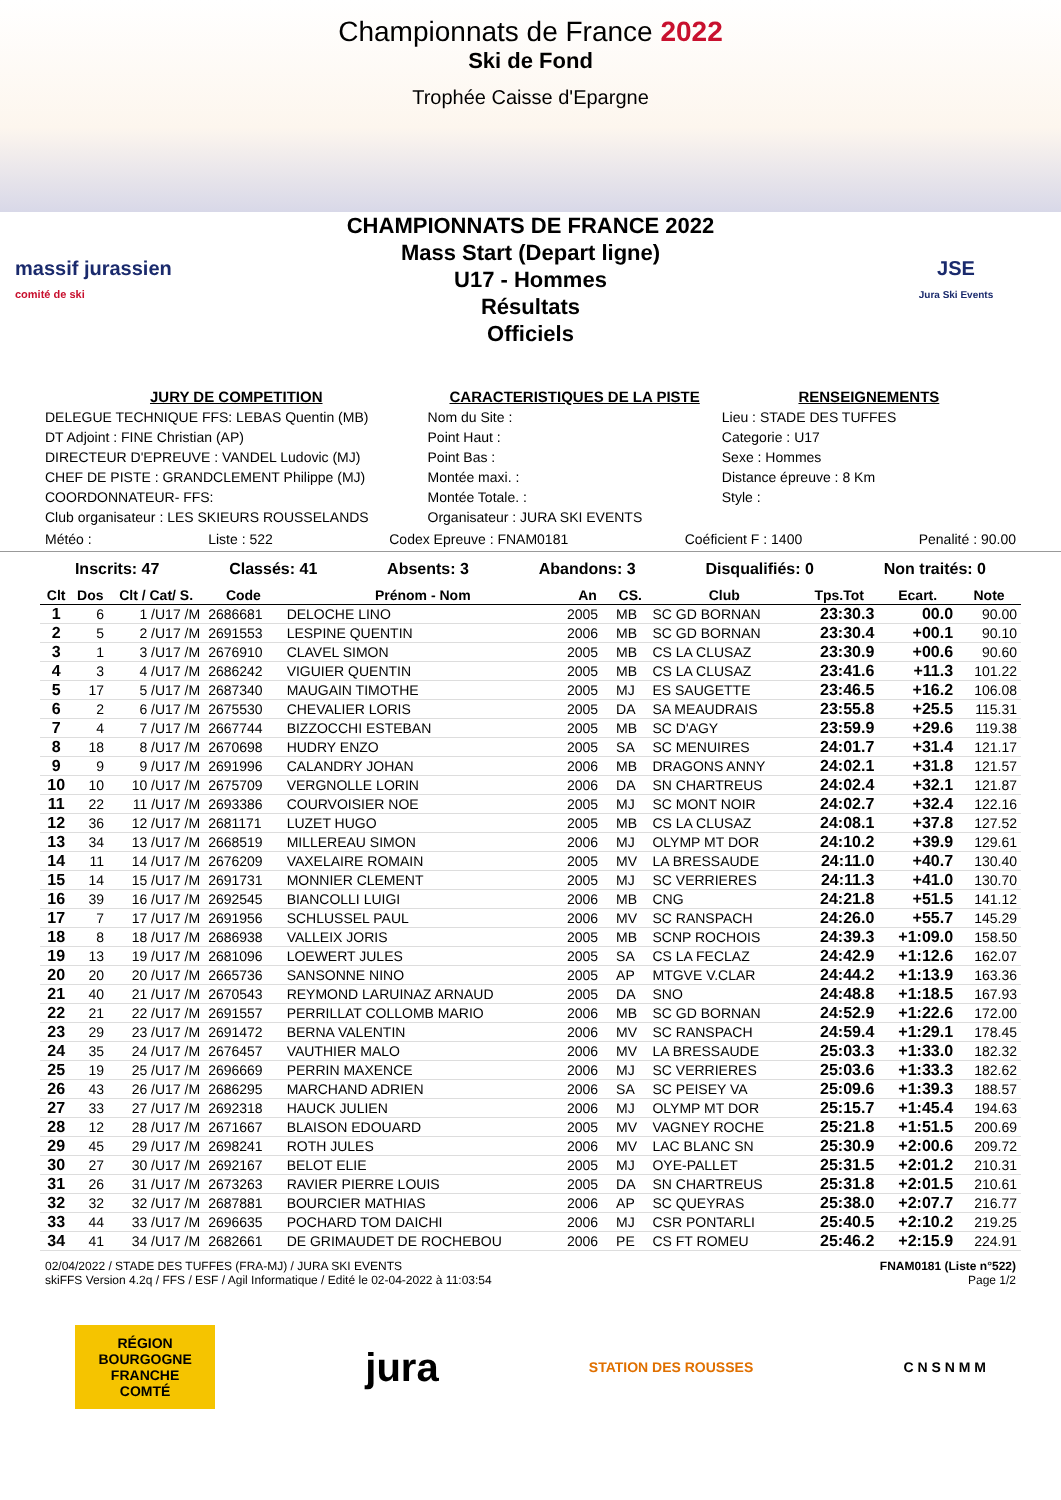Championnats de France 2022
Ski de Fond
Trophée Caisse d'Epargne
massif jurassien
comité de ski
CHAMPIONNATS DE FRANCE 2022
Mass Start (Depart ligne)
U17 - Hommes
Résultats
Officiels
JSE
Jura Ski Events
JURY DE COMPETITION
DELEGUE TECHNIQUE FFS: LEBAS Quentin (MB)
DT Adjoint : FINE Christian (AP)
DIRECTEUR D'EPREUVE : VANDEL Ludovic (MJ)
CHEF DE PISTE : GRANDCLEMENT Philippe (MJ)
COORDONNATEUR- FFS:
Club organisateur : LES SKIEURS ROUSSELANDS
CARACTERISTIQUES DE LA PISTE
Nom du Site :
Point Haut :
Point Bas :
Montée maxi. :
Montée Totale. :
Organisateur : JURA SKI EVENTS
RENSEIGNEMENTS
Lieu : STADE DES TUFFES
Categorie : U17
Sexe : Hommes
Distance épreuve : 8 Km
Style :
Météo : Liste : 522 Codex Epreuve : FNAM0181 Coéficient F : 1400 Penalité : 90.00
Inscrits: 47 Classés: 41 Absents: 3 Abandons: 3 Disqualifiés: 0 Non traités: 0
| Clt | Dos | Clt / Cat/ S. | Code | Prénom - Nom | An | CS. | Club | Tps.Tot | Ecart. | Note |
| --- | --- | --- | --- | --- | --- | --- | --- | --- | --- | --- |
| 1 | 6 | 1 /U17 /M | 2686681 | DELOCHE LINO | 2005 | MB | SC GD BORNAN | 23:30.3 | 00.0 | 90.00 |
| 2 | 5 | 2 /U17 /M | 2691553 | LESPINE QUENTIN | 2006 | MB | SC GD BORNAN | 23:30.4 | +00.1 | 90.10 |
| 3 | 1 | 3 /U17 /M | 2676910 | CLAVEL SIMON | 2005 | MB | CS LA CLUSAZ | 23:30.9 | +00.6 | 90.60 |
| 4 | 3 | 4 /U17 /M | 2686242 | VIGUIER QUENTIN | 2005 | MB | CS LA CLUSAZ | 23:41.6 | +11.3 | 101.22 |
| 5 | 17 | 5 /U17 /M | 2687340 | MAUGAIN TIMOTHE | 2005 | MJ | ES SAUGETTE | 23:46.5 | +16.2 | 106.08 |
| 6 | 2 | 6 /U17 /M | 2675530 | CHEVALIER LORIS | 2005 | DA | SA MEAUDRAIS | 23:55.8 | +25.5 | 115.31 |
| 7 | 4 | 7 /U17 /M | 2667744 | BIZZOCCHI ESTEBAN | 2005 | MB | SC D'AGY | 23:59.9 | +29.6 | 119.38 |
| 8 | 18 | 8 /U17 /M | 2670698 | HUDRY ENZO | 2005 | SA | SC MENUIRES | 24:01.7 | +31.4 | 121.17 |
| 9 | 9 | 9 /U17 /M | 2691996 | CALANDRY JOHAN | 2006 | MB | DRAGONS ANNY | 24:02.1 | +31.8 | 121.57 |
| 10 | 10 | 10 /U17 /M | 2675709 | VERGNOLLE LORIN | 2006 | DA | SN CHARTREUS | 24:02.4 | +32.1 | 121.87 |
| 11 | 22 | 11 /U17 /M | 2693386 | COURVOISIER NOE | 2005 | MJ | SC MONT NOIR | 24:02.7 | +32.4 | 122.16 |
| 12 | 36 | 12 /U17 /M | 2681171 | LUZET HUGO | 2005 | MB | CS LA CLUSAZ | 24:08.1 | +37.8 | 127.52 |
| 13 | 34 | 13 /U17 /M | 2668519 | MILLEREAU SIMON | 2006 | MJ | OLYMP MT DOR | 24:10.2 | +39.9 | 129.61 |
| 14 | 11 | 14 /U17 /M | 2676209 | VAXELAIRE ROMAIN | 2005 | MV | LA BRESSAUDE | 24:11.0 | +40.7 | 130.40 |
| 15 | 14 | 15 /U17 /M | 2691731 | MONNIER CLEMENT | 2005 | MJ | SC VERRIERES | 24:11.3 | +41.0 | 130.70 |
| 16 | 39 | 16 /U17 /M | 2692545 | BIANCOLLI LUIGI | 2006 | MB | CNG | 24:21.8 | +51.5 | 141.12 |
| 17 | 7 | 17 /U17 /M | 2691956 | SCHLUSSEL PAUL | 2006 | MV | SC RANSPACH | 24:26.0 | +55.7 | 145.29 |
| 18 | 8 | 18 /U17 /M | 2686938 | VALLEIX JORIS | 2005 | MB | SCNP ROCHOIS | 24:39.3 | +1:09.0 | 158.50 |
| 19 | 13 | 19 /U17 /M | 2681096 | LOEWERT JULES | 2005 | SA | CS LA FECLAZ | 24:42.9 | +1:12.6 | 162.07 |
| 20 | 20 | 20 /U17 /M | 2665736 | SANSONNE NINO | 2005 | AP | MTGVE V.CLAR | 24:44.2 | +1:13.9 | 163.36 |
| 21 | 40 | 21 /U17 /M | 2670543 | REYMOND LARUINAZ ARNAUD | 2005 | DA | SNO | 24:48.8 | +1:18.5 | 167.93 |
| 22 | 21 | 22 /U17 /M | 2691557 | PERRILLAT COLLOMB MARIO | 2006 | MB | SC GD BORNAN | 24:52.9 | +1:22.6 | 172.00 |
| 23 | 29 | 23 /U17 /M | 2691472 | BERNA VALENTIN | 2006 | MV | SC RANSPACH | 24:59.4 | +1:29.1 | 178.45 |
| 24 | 35 | 24 /U17 /M | 2676457 | VAUTHIER MALO | 2006 | MV | LA BRESSAUDE | 25:03.3 | +1:33.0 | 182.32 |
| 25 | 19 | 25 /U17 /M | 2696669 | PERRIN MAXENCE | 2006 | MJ | SC VERRIERES | 25:03.6 | +1:33.3 | 182.62 |
| 26 | 43 | 26 /U17 /M | 2686295 | MARCHAND ADRIEN | 2006 | SA | SC PEISEY VA | 25:09.6 | +1:39.3 | 188.57 |
| 27 | 33 | 27 /U17 /M | 2692318 | HAUCK JULIEN | 2006 | MJ | OLYMP MT DOR | 25:15.7 | +1:45.4 | 194.63 |
| 28 | 12 | 28 /U17 /M | 2671667 | BLAISON EDOUARD | 2005 | MV | VAGNEY ROCHE | 25:21.8 | +1:51.5 | 200.69 |
| 29 | 45 | 29 /U17 /M | 2698241 | ROTH JULES | 2006 | MV | LAC BLANC SN | 25:30.9 | +2:00.6 | 209.72 |
| 30 | 27 | 30 /U17 /M | 2692167 | BELOT ELIE | 2005 | MJ | OYE-PALLET | 25:31.5 | +2:01.2 | 210.31 |
| 31 | 26 | 31 /U17 /M | 2673263 | RAVIER PIERRE LOUIS | 2005 | DA | SN CHARTREUS | 25:31.8 | +2:01.5 | 210.61 |
| 32 | 32 | 32 /U17 /M | 2687881 | BOURCIER MATHIAS | 2006 | AP | SC QUEYRAS | 25:38.0 | +2:07.7 | 216.77 |
| 33 | 44 | 33 /U17 /M | 2696635 | POCHARD TOM DAICHI | 2006 | MJ | CSR PONTARLI | 25:40.5 | +2:10.2 | 219.25 |
| 34 | 41 | 34 /U17 /M | 2682661 | DE GRIMAUDET DE ROCHEBOU | 2006 | PE | CS FT ROMEU | 25:46.2 | +2:15.9 | 224.91 |
02/04/2022 / STADE DES TUFFES (FRA-MJ) / JURA SKI EVENTS
skiFFS Version 4.2q / FFS / ESF / Agil Informatique / Edité le 02-04-2022 à 11:03:54 FNAM0181 (Liste n°522)
Page 1/2
RÉGION BOURGOGNE FRANCHE COMTÉ
jura
STATION DES ROUSSES C N S N M M